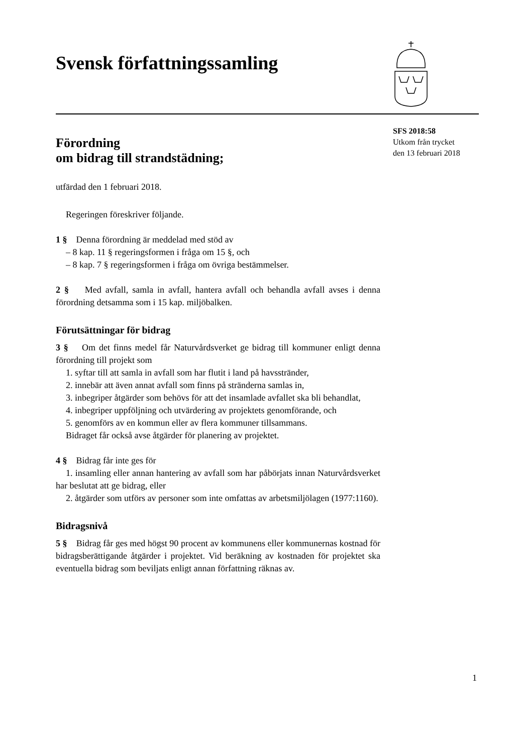Svensk författningssamling
SFS 2018:58
Utkom från trycket
den 13 februari 2018
Förordning
om bidrag till strandstädning;
utfärdad den 1 februari 2018.
Regeringen föreskriver följande.
1 § Denna förordning är meddelad med stöd av
– 8 kap. 11 § regeringsformen i fråga om 15 §, och
– 8 kap. 7 § regeringsformen i fråga om övriga bestämmelser.
2 § Med avfall, samla in avfall, hantera avfall och behandla avfall avses i denna förordning detsamma som i 15 kap. miljöbalken.
Förutsättningar för bidrag
3 § Om det finns medel får Naturvårdsverket ge bidrag till kommuner enligt denna förordning till projekt som
1. syftar till att samla in avfall som har flutit i land på havsstränder,
2. innebär att även annat avfall som finns på stränderna samlas in,
3. inbegriper åtgärder som behövs för att det insamlade avfallet ska bli behandlat,
4. inbegriper uppföljning och utvärdering av projektets genomförande, och
5. genomförs av en kommun eller av flera kommuner tillsammans.
Bidraget får också avse åtgärder för planering av projektet.
4 § Bidrag får inte ges för
1. insamling eller annan hantering av avfall som har påbörjats innan Naturvårdsverket har beslutat att ge bidrag, eller
2. åtgärder som utförs av personer som inte omfattas av arbetsmiljölagen (1977:1160).
Bidragsnivå
5 § Bidrag får ges med högst 90 procent av kommunens eller kommunernas kostnad för bidragsberättigande åtgärder i projektet. Vid beräkning av kostnaden för projektet ska eventuella bidrag som beviljats enligt annan författning räknas av.
1